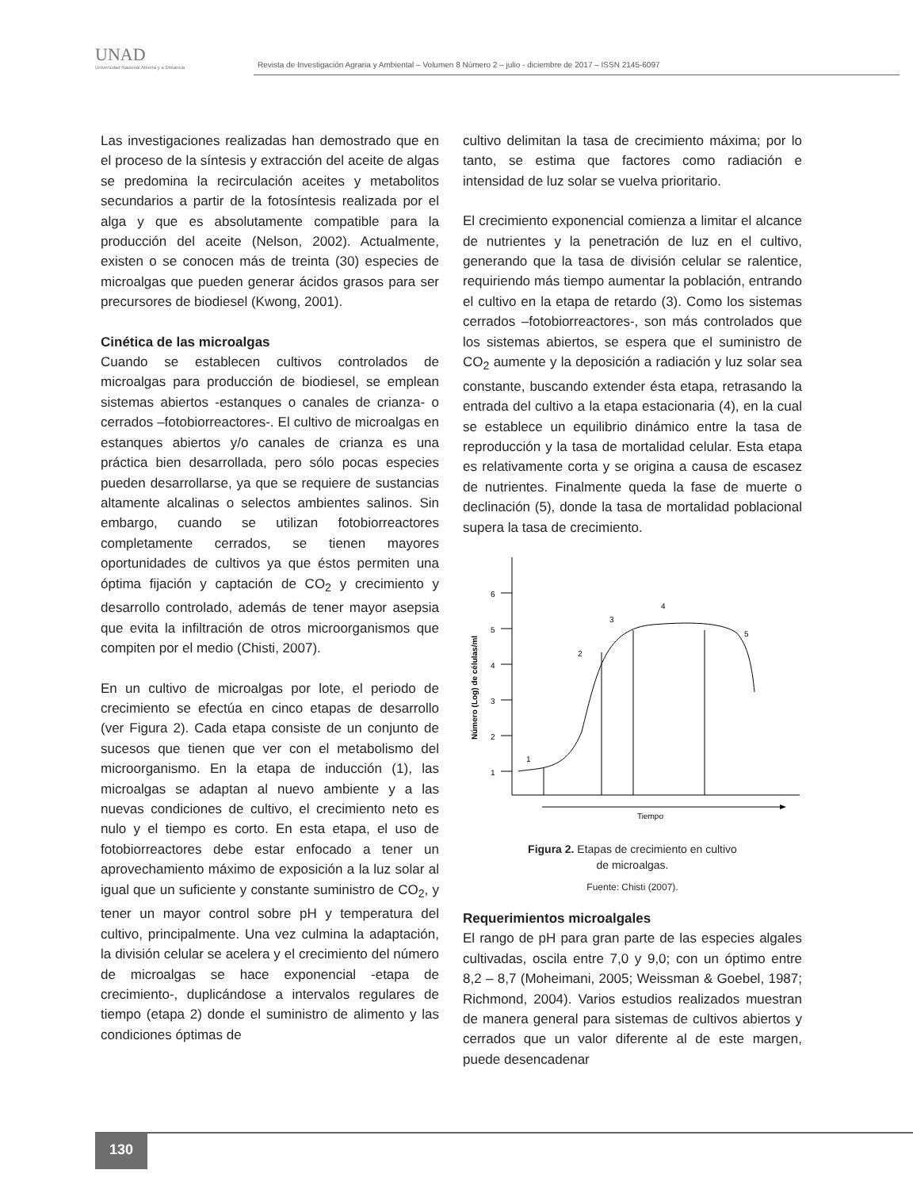UNAD
Universidad Nacional Abierta y a Distancia
Revista de Investigación Agraria y Ambiental – Volumen 8 Número 2 – julio - diciembre de 2017 – ISSN 2145-6097
Las investigaciones realizadas han demostrado que en el proceso de la síntesis y extracción del aceite de algas se predomina la recirculación aceites y metabolitos secundarios a partir de la fotosíntesis realizada por el alga y que es absolutamente compatible para la producción del aceite (Nelson, 2002). Actualmente, existen o se conocen más de treinta (30) especies de microalgas que pueden generar ácidos grasos para ser precursores de biodiesel (Kwong, 2001).
Cinética de las microalgas
Cuando se establecen cultivos controlados de microalgas para producción de biodiesel, se emplean sistemas abiertos -estanques o canales de crianza- o cerrados –fotobiorreactores-. El cultivo de microalgas en estanques abiertos y/o canales de crianza es una práctica bien desarrollada, pero sólo pocas especies pueden desarrollarse, ya que se requiere de sustancias altamente alcalinas o selectos ambientes salinos. Sin embargo, cuando se utilizan fotobiorreactores completamente cerrados, se tienen mayores oportunidades de cultivos ya que éstos permiten una óptima fijación y captación de CO<sub>2</sub> y crecimiento y desarrollo controlado, además de tener mayor asepsia que evita la infiltración de otros microorganismos que compiten por el medio (Chisti, 2007).
En un cultivo de microalgas por lote, el periodo de crecimiento se efectúa en cinco etapas de desarrollo (ver Figura 2). Cada etapa consiste de un conjunto de sucesos que tienen que ver con el metabolismo del microorganismo. En la etapa de inducción (1), las microalgas se adaptan al nuevo ambiente y a las nuevas condiciones de cultivo, el crecimiento neto es nulo y el tiempo es corto. En esta etapa, el uso de fotobiorreactores debe estar enfocado a tener un aprovechamiento máximo de exposición a la luz solar al igual que un suficiente y constante suministro de CO<sub>2</sub>, y tener un mayor control sobre pH y temperatura del cultivo, principalmente. Una vez culmina la adaptación, la división celular se acelera y el crecimiento del número de microalgas se hace exponencial -etapa de crecimiento-, duplicándose a intervalos regulares de tiempo (etapa 2) donde el suministro de alimento y las condiciones óptimas de
cultivo delimitan la tasa de crecimiento máxima; por lo tanto, se estima que factores como radiación e intensidad de luz solar se vuelva prioritario.
El crecimiento exponencial comienza a limitar el alcance de nutrientes y la penetración de luz en el cultivo, generando que la tasa de división celular se ralentice, requiriendo más tiempo aumentar la población, entrando el cultivo en la etapa de retardo (3). Como los sistemas cerrados –fotobiorreactores-, son más controlados que los sistemas abiertos, se espera que el suministro de CO<sub>2</sub> aumente y la deposición a radiación y luz solar sea constante, buscando extender ésta etapa, retrasando la entrada del cultivo a la etapa estacionaria (4), en la cual se establece un equilibrio dinámico entre la tasa de reproducción y la tasa de mortalidad celular. Esta etapa es relativamente corta y se origina a causa de escasez de nutrientes. Finalmente queda la fase de muerte o declinación (5), donde la tasa de mortalidad poblacional supera la tasa de crecimiento.
Tiempo
Número (Log) de células/ml
1
2
3
4
5
6
1
2
3
4
5
Figura 2. Etapas de crecimiento en cultivo
de microalgas.
Fuente: Chisti (2007).
Requerimientos microalgales
El rango de pH para gran parte de las especies algales cultivadas, oscila entre 7,0 y 9,0; con un óptimo entre 8,2 – 8,7 (Moheimani, 2005; Weissman & Goebel, 1987; Richmond, 2004). Varios estudios realizados muestran de manera general para sistemas de cultivos abiertos y cerrados que un valor diferente al de este margen, puede desencadenar
130